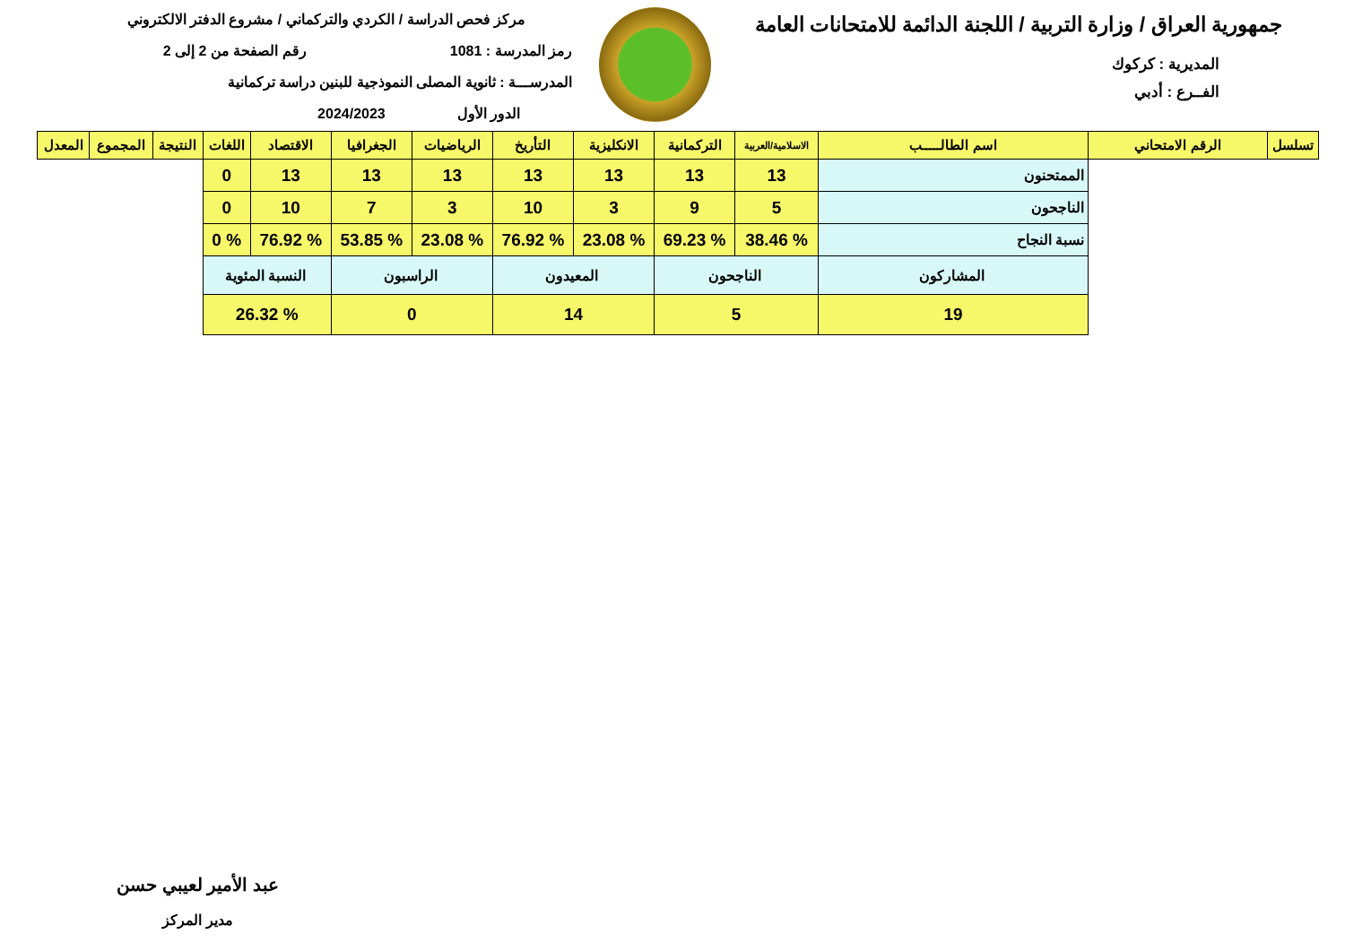جمهورية العراق / وزارة التربية / اللجنة الدائمة للامتحانات العامة
المديرية : كركوك
الفــرع : أدبي
مركز فحص الدراسة / الكردي والتركماني / مشروع الدفتر الالكتروني
رمز المدرسة : 1081 رقم الصفحة من 2 إلى 2
المدرســـة : ثانوية المصلى النموذجية للبنين دراسة تركمانية
الدور الأول 2024/2023
| تسلسل | الرقم الامتحاني | اسم الطالـــــب | الاسلامية/العربية | التركمانية | الانكليزية | التأريخ | الرياضيات | الجغرافيا | الاقتصاد | اللغات | النتيجة | المجموع | المعدل |
| --- | --- | --- | --- | --- | --- | --- | --- | --- | --- | --- | --- | --- | --- |
| | | الممتحنون | 13 | 13 | 13 | 13 | 13 | 13 | 13 | 0 | | | |
| | | الناجحون | 5 | 9 | 3 | 10 | 3 | 7 | 10 | 0 | | | |
| | | نسبة النجاح | % 38.46 | % 69.23 | % 23.08 | % 76.92 | % 23.08 | % 53.85 | % 76.92 | % 0 | | | |
| | | المشاركون | الناجحون | | المعيدون | | الراسبون | | النسبة المئوية | | | | |
| | | 19 | 5 | | 14 | | 0 | | % 26.32 | | | | |
عبد الأمير لعيبي حسن
مدير المركز